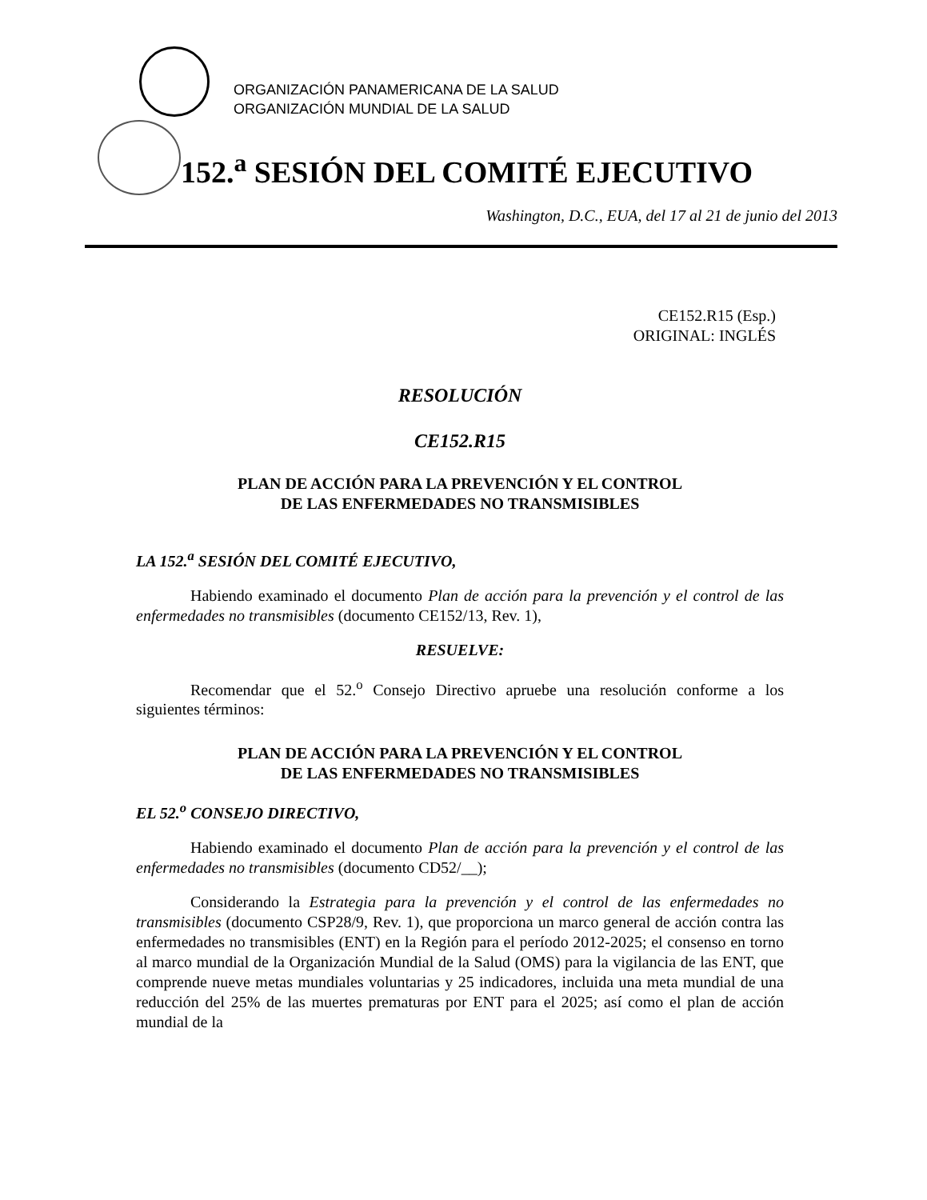ORGANIZACIÓN PANAMERICANA DE LA SALUD
ORGANIZACIÓN MUNDIAL DE LA SALUD
152.<sup>a</sup> SESIÓN DEL COMITÉ EJECUTIVO
Washington, D.C., EUA, del 17 al 21 de junio del 2013
CE152.R15 (Esp.)
ORIGINAL: INGLÉS
RESOLUCIÓN
CE152.R15
PLAN DE ACCIÓN PARA LA PREVENCIÓN Y EL CONTROL
DE LAS ENFERMEDADES NO TRANSMISIBLES
LA 152.<sup>a</sup> SESIÓN DEL COMITÉ EJECUTIVO,
Habiendo examinado el documento Plan de acción para la prevención y el control de las enfermedades no transmisibles (documento CE152/13, Rev. 1),
RESUELVE:
Recomendar que el 52.<sup>o</sup> Consejo Directivo apruebe una resolución conforme a los siguientes términos:
PLAN DE ACCIÓN PARA LA PREVENCIÓN Y EL CONTROL
DE LAS ENFERMEDADES NO TRANSMISIBLES
EL 52.<sup>o</sup> CONSEJO DIRECTIVO,
Habiendo examinado el documento Plan de acción para la prevención y el control de las enfermedades no transmisibles (documento CD52/__);
Considerando la Estrategia para la prevención y el control de las enfermedades no transmisibles (documento CSP28/9, Rev. 1), que proporciona un marco general de acción contra las enfermedades no transmisibles (ENT) en la Región para el período 2012-2025; el consenso en torno al marco mundial de la Organización Mundial de la Salud (OMS) para la vigilancia de las ENT, que comprende nueve metas mundiales voluntarias y 25 indicadores, incluida una meta mundial de una reducción del 25% de las muertes prematuras por ENT para el 2025; así como el plan de acción mundial de la